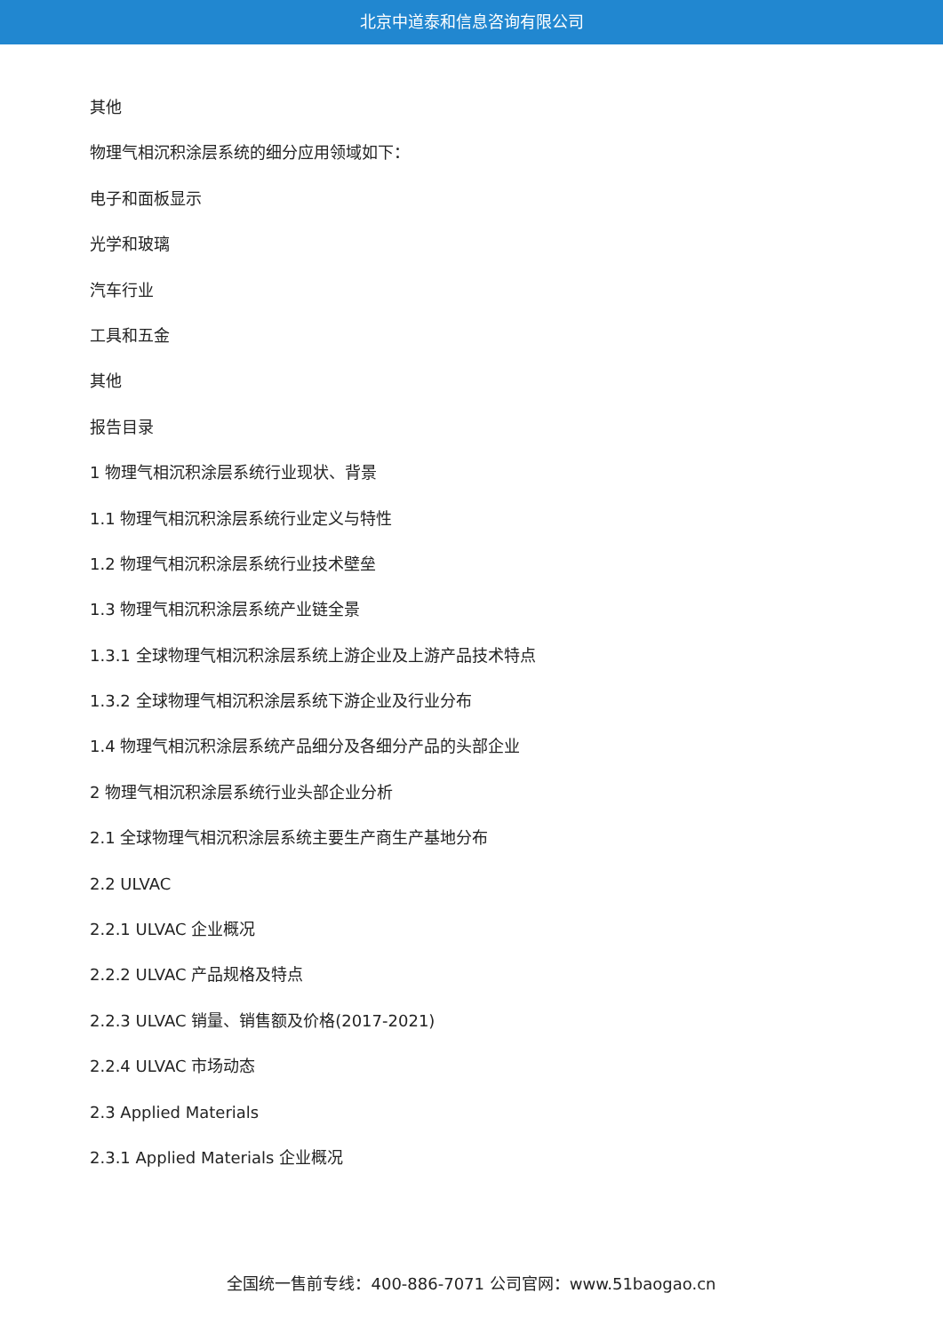北京中道泰和信息咨询有限公司
其他
物理气相沉积涂层系统的细分应用领域如下：
电子和面板显示
光学和玻璃
汽车行业
工具和五金
其他
报告目录
1 物理气相沉积涂层系统行业现状、背景
1.1 物理气相沉积涂层系统行业定义与特性
1.2 物理气相沉积涂层系统行业技术壁垒
1.3 物理气相沉积涂层系统产业链全景
1.3.1 全球物理气相沉积涂层系统上游企业及上游产品技术特点
1.3.2 全球物理气相沉积涂层系统下游企业及行业分布
1.4 物理气相沉积涂层系统产品细分及各细分产品的头部企业
2 物理气相沉积涂层系统行业头部企业分析
2.1 全球物理气相沉积涂层系统主要生产商生产基地分布
2.2 ULVAC
2.2.1 ULVAC 企业概况
2.2.2 ULVAC 产品规格及特点
2.2.3 ULVAC 销量、销售额及价格(2017-2021)
2.2.4 ULVAC 市场动态
2.3 Applied Materials
2.3.1 Applied Materials 企业概况
全国统一售前专线：400-886-7071 公司官网：www.51baogao.cn